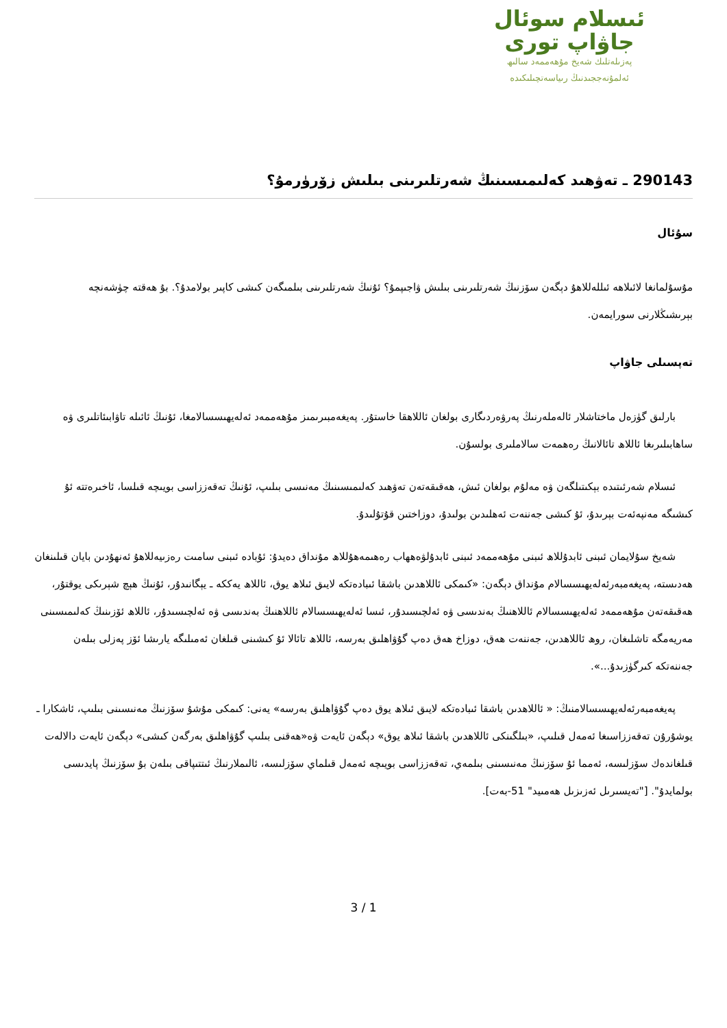ئىسلام سوئال
جاۋاپ تورى
پەزىلەتلىك شەيخ مۇھەممەد سالىھ
ئەلمۇنەججىدنىڭ رىياسەتچىلىكىدە
290143 ـ تەۋھىد كەلىمىسىنىڭ شەرتلىرىنى بىلىش زۆرۈرمۇ؟
سۇئال
مۇسۇلمانغا لائىلاھە ئىللەللاھۇ دېگەن سۆزنىڭ شەرتلىرىنى بىلىش ۋاجىپمۇ؟ ئۇنىڭ شەرتلىرىنى بىلمىگەن كىشى كاپىر بولامدۇ؟. بۇ ھەقتە چۈشەنچە بېرىشىڭلارنى سورايمەن.
تەپسىلى جاۋاپ
بارلىق گۈزەل ماختاشلار ئالەملەرنىڭ پەرۋەردىگارى بولغان ئاللاھقا خاستۇر. پەيغەمبىرىمىز مۇھەممەد ئەلەيھىسسالامغا، ئۇنىڭ ئائىلە تاۋابىئاتلىرى ۋە ساھابىلىرىغا ئاللاھ تائالانىڭ رەھمەت سالاملىرى بولسۇن.
ئىسلام شەرئىتىدە بېكىتىلگەن ۋە مەلۇم بولغان ئىش، ھەقىقەتەن تەۋھىد كەلىمىسىنىڭ مەنىسى بىلىپ، ئۇنىڭ تەقەززاسى بويىچە قىلسا، ئاخىرەتتە ئۇ كىشىگە مەنپەئەت بېرىدۇ، ئۇ كىشى جەننەت ئەھلىدىن بولىدۇ، دوزاختىن قۇتۇلىدۇ.
شەيخ سۇلايمان ئىبنى ئابدۇللاھ ئىبنى مۇھەممەد ئىبنى ئابدۇلۋەھھاب رەھىمەھۇللاھ مۇنداق دەيدۇ: ئۇبادە ئىبنى سامىت رەزىيەللاھۇ ئەنھۇدىن بايان قىلىنغان ھەدىستە، پەيغەمبەرئەلەيھىسسالام مۇنداق دېگەن: «كىمكى ئاللاھدىن باشقا ئىبادەتكە لايىق ئىلاھ يوق، ئاللاھ يەككە ـ يېگانىدۇر، ئۇنىڭ ھېچ شېرىكى يوقتۇر، ھەقىقەتەن مۇھەممەد ئەلەيھىسسالام ئاللاھنىڭ بەندىسى ۋە ئەلچىسىدۇر، ئىسا ئەلەيھىسسالام ئاللاھنىڭ بەندىسى ۋە ئەلچىسىدۇر، ئاللاھ ئۆزىنىڭ كەلىمىسىنى مەريەمگە تاشلىغان، روھ ئاللاھدىن، جەننەت ھەق، دوزاخ ھەق دەپ گۇۋاھلىق بەرسە، ئاللاھ تائالا ئۇ كىشىنى قىلغان ئەمىلىگە يارىشا ئۆز پەزلى بىلەن جەننەتكە كىرگۈزىدۇ...».
پەيغەمبەرئەلەيھىسسالامنىڭ: « ئاللاھدىن باشقا ئىبادەتكە لايىق ئىلاھ يوق دەپ گۇۋاھلىق بەرسە» يەنى: كىمكى مۇشۇ سۆزنىڭ مەنىسىنى بىلىپ، ئاشكارا ـ يوشۇرۇن تەقەززاسىغا ئەمەل قىلىپ، «بىلگىنكى ئاللاھدىن باشقا ئىلاھ يوق» دېگەن ئايەت ۋە«ھەقنى بىلىپ گۇۋاھلىق بەرگەن كىشى» دېگەن ئايەت دالالەت قىلغاندەك سۆزلىسە، ئەمما ئۇ سۆزنىڭ مەنىسىنى بىلمەي، تەقەززاسى بويىچە ئەمەل قىلماي سۆزلىسە، ئالىملارنىڭ ئىتتىپاقى بىلەن بۇ سۆزنىڭ پايدىسى بولمايدۇ". ["تەيسىرىل ئەزىزىل ھەمىيد" 51-بەت].
3 / 1